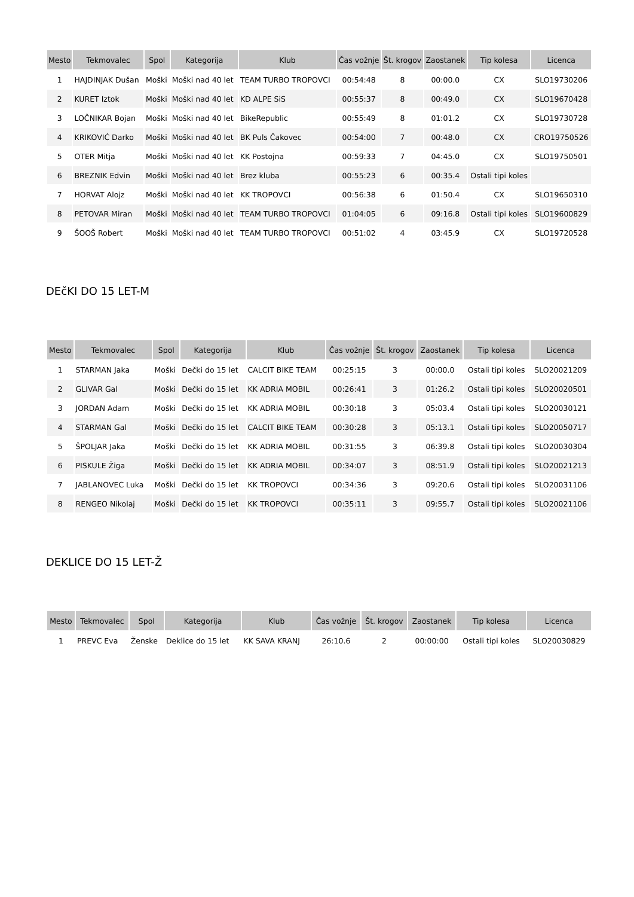| Mesto | Tekmovalec | Spol | Kategorija | Klub | Čas vožnje | Št. krogov | Zaostanek | Tip kolesa | Licenca |
| --- | --- | --- | --- | --- | --- | --- | --- | --- | --- |
| 1 | HAJDINJAK Dušan | Moški | Moški nad 40 let | TEAM TURBO TROPOVCI | 00:54:48 | 8 | 00:00.0 | CX | SLO19730206 |
| 2 | KURET Iztok | Moški | Moški nad 40 let | KD ALPE SiS | 00:55:37 | 8 | 00:49.0 | CX | SLO19670428 |
| 3 | LOČNIKAR Bojan | Moški | Moški nad 40 let | BikeRepublic | 00:55:49 | 8 | 01:01.2 | CX | SLO19730728 |
| 4 | KRIKOVIĆ Darko | Moški | Moški nad 40 let | BK Puls Čakovec | 00:54:00 | 7 | 00:48.0 | CX | CRO19750526 |
| 5 | OTER Mitja | Moški | Moški nad 40 let | KK Postojna | 00:59:33 | 7 | 04:45.0 | CX | SLO19750501 |
| 6 | BREZNIK Edvin | Moški | Moški nad 40 let | Brez kluba | 00:55:23 | 6 | 00:35.4 | Ostali tipi koles | |
| 7 | HORVAT Alojz | Moški | Moški nad 40 let | KK TROPOVCI | 00:56:38 | 6 | 01:50.4 | CX | SLO19650310 |
| 8 | PETOVAR Miran | Moški | Moški nad 40 let | TEAM TURBO TROPOVCI | 01:04:05 | 6 | 09:16.8 | Ostali tipi koles | SLO19600829 |
| 9 | ŠOOŠ Robert | Moški | Moški nad 40 let | TEAM TURBO TROPOVCI | 00:51:02 | 4 | 03:45.9 | CX | SLO19720528 |
DEčKI DO 15 LET-M
| Mesto | Tekmovalec | Spol | Kategorija | Klub | Čas vožnje | Št. krogov | Zaostanek | Tip kolesa | Licenca |
| --- | --- | --- | --- | --- | --- | --- | --- | --- | --- |
| 1 | STARMAN Jaka | Moški | Dečki do 15 let | CALCIT BIKE TEAM | 00:25:15 | 3 | 00:00.0 | Ostali tipi koles | SLO20021209 |
| 2 | GLIVAR Gal | Moški | Dečki do 15 let | KK ADRIA MOBIL | 00:26:41 | 3 | 01:26.2 | Ostali tipi koles | SLO20020501 |
| 3 | JORDAN Adam | Moški | Dečki do 15 let | KK ADRIA MOBIL | 00:30:18 | 3 | 05:03.4 | Ostali tipi koles | SLO20030121 |
| 4 | STARMAN Gal | Moški | Dečki do 15 let | CALCIT BIKE TEAM | 00:30:28 | 3 | 05:13.1 | Ostali tipi koles | SLO20050717 |
| 5 | ŠPOLJAR Jaka | Moški | Dečki do 15 let | KK ADRIA MOBIL | 00:31:55 | 3 | 06:39.8 | Ostali tipi koles | SLO20030304 |
| 6 | PISKULE Žiga | Moški | Dečki do 15 let | KK ADRIA MOBIL | 00:34:07 | 3 | 08:51.9 | Ostali tipi koles | SLO20021213 |
| 7 | JABLANOVEC Luka | Moški | Dečki do 15 let | KK TROPOVCI | 00:34:36 | 3 | 09:20.6 | Ostali tipi koles | SLO20031106 |
| 8 | RENGEO Nikolaj | Moški | Dečki do 15 let | KK TROPOVCI | 00:35:11 | 3 | 09:55.7 | Ostali tipi koles | SLO20021106 |
DEKLICE DO 15 LET-Ž
| Mesto | Tekmovalec | Spol | Kategorija | Klub | Čas vožnje | Št. krogov | Zaostanek | Tip kolesa | Licenca |
| --- | --- | --- | --- | --- | --- | --- | --- | --- | --- |
| 1 | PREVC Eva | Ženske | Deklice do 15 let | KK SAVA KRANJ | 26:10.6 | 2 | 00:00:00 | Ostali tipi koles | SLO20030829 |